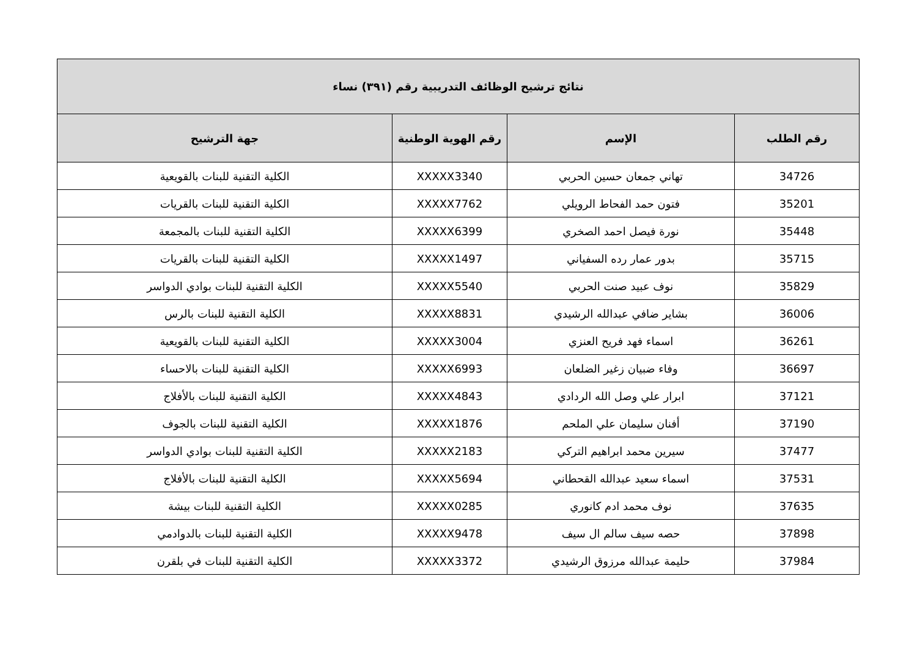| نتائج ترشيح الوظائف التدريبية رقم (٣٩١) نساء | | | |
| --- | --- | --- | --- |
| رقم الطلب | الإسم | رقم الهوية الوطنية | جهة الترشيح |
| 34726 | تهاني جمعان حسين الحربي | XXXXX3340 | الكلية التقنية للبنات بالقويعية |
| 35201 | فتون حمد الفحاط الرويلي | XXXXX7762 | الكلية التقنية للبنات بالقريات |
| 35448 | نورة فيصل احمد الصخري | XXXXX6399 | الكلية التقنية للبنات بالمجمعة |
| 35715 | بدور عمار رده السفياني | XXXXX1497 | الكلية التقنية للبنات بالقريات |
| 35829 | نوف عبيد صنت الحربي | XXXXX5540 | الكلية التقنية للبنات بوادي الدواسر |
| 36006 | بشاير ضافي عبدالله الرشيدي | XXXXX8831 | الكلية التقنية للبنات بالرس |
| 36261 | اسماء فهد فريح العنزي | XXXXX3004 | الكلية التقنية للبنات بالقويعية |
| 36697 | وفاء ضبيان زغير الضلعان | XXXXX6993 | الكلية التقنية للبنات بالاحساء |
| 37121 | ابرار علي وصل الله الردادي | XXXXX4843 | الكلية التقنية للبنات بالأفلاج |
| 37190 | أفنان سليمان علي الملحم | XXXXX1876 | الكلية التقنية للبنات بالجوف |
| 37477 | سيرين محمد ابراهيم التركي | XXXXX2183 | الكلية التقنية للبنات بوادي الدواسر |
| 37531 | اسماء سعيد عبدالله القحطاني | XXXXX5694 | الكلية التقنية للبنات بالأفلاج |
| 37635 | نوف محمد ادم كانوري | XXXXX0285 | الكلية التقنية للبنات بيشة |
| 37898 | حصه سيف سالم ال سيف | XXXXX9478 | الكلية التقنية للبنات بالدوادمي |
| 37984 | حليمة عبدالله مرزوق الرشيدي | XXXXX3372 | الكلية التقنية للبنات في بلقرن |